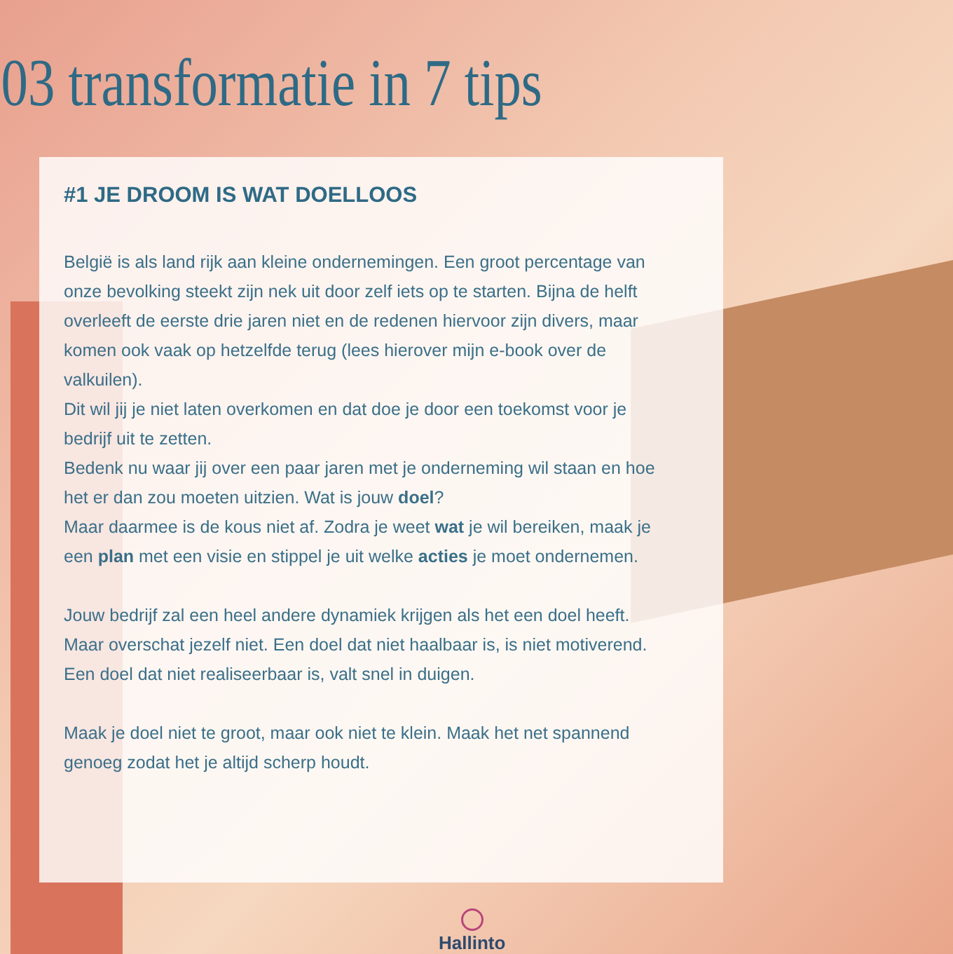03 transformatie in 7 tips
#1 JE DROOM IS WAT DOELLOOS
België is als land rijk aan kleine ondernemingen. Een groot percentage van onze bevolking steekt zijn nek uit door zelf iets op te starten. Bijna de helft overleeft de eerste drie jaren niet en de redenen hiervoor zijn divers, maar komen ook vaak op hetzelfde terug (lees hierover mijn e-book over de valkuilen).
Dit wil jij je niet laten overkomen en dat doe je door een toekomst voor je bedrijf uit te zetten.
Bedenk nu waar jij over een paar jaren met je onderneming wil staan en hoe het er dan zou moeten uitzien. Wat is jouw doel?
Maar daarmee is de kous niet af. Zodra je weet wat je wil bereiken, maak je een plan met een visie en stippel je uit welke acties je moet ondernemen.
Jouw bedrijf zal een heel andere dynamiek krijgen als het een doel heeft. Maar overschat jezelf niet. Een doel dat niet haalbaar is, is niet motiverend.
Een doel dat niet realiseerbaar is, valt snel in duigen.
Maak je doel niet te groot, maar ook niet te klein. Maak het net spannend genoeg zodat het je altijd scherp houdt.
Hallinto